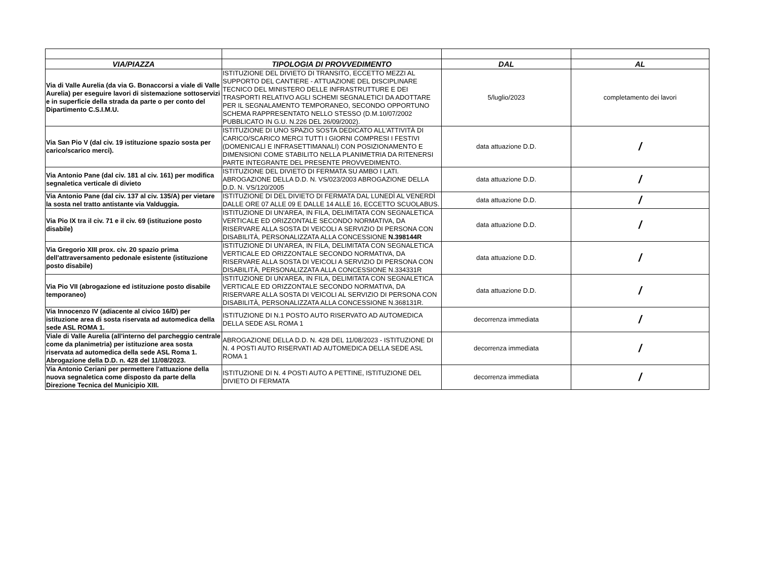| VIA/PIAZZA | TIPOLOGIA DI PROVVEDIMENTO | DAL | AL |
| --- | --- | --- | --- |
| Via di Valle Aurelia (da via G. Bonaccorsi a viale di Valle Aurelia) per eseguire lavori di sistemazione sottoservizi e in superficie della strada da parte o per conto del Dipartimento C.S.I.M.U. | ISTITUZIONE DEL DIVIETO DI TRANSITO, ECCETTO MEZZI AL SUPPORTO DEL CANTIERE - ATTUAZIONE DEL DISCIPLINARE TECNICO DEL MINISTERO DELLE INFRASTRUTTURE E DEI TRASPORTI RELATIVO AGLI SCHEMI SEGNALETICI DA ADOTTARE PER IL SEGNALAMENTO TEMPORANEO, SECONDO OPPORTUNO SCHEMA RAPPRESENTATO NELLO STESSO (D.M.10/07/2002 PUBBLICATO IN G.U. N.226 DEL 26/09/2002). | 5/luglio/2023 | completamento dei lavori |
| Via San Pio V (dal civ. 19 istituzione spazio sosta per carico/scarico merci). | ISTITUZIONE DI UNO SPAZIO SOSTA DEDICATO ALL'ATTIVITÀ DI CARICO/SCARICO MERCI TUTTI I GIORNI COMPRESI I FESTIVI (DOMENICALI E INFRASETTIMANALI) CON POSIZIONAMENTO E DIMENSIONI COME STABILITO NELLA PLANIMETRIA DA RITENERSI PARTE INTEGRANTE DEL PRESENTE PROVVEDIMENTO. | data attuazione D.D. | / |
| Via Antonio Pane (dal civ. 181 al civ. 161) per modifica segnaletica verticale di divieto | ISTITUZIONE DEL DIVIETO DI FERMATA SU AMBO I LATI. ABROGAZIONE DELLA D.D. N. VS/023/2003 ABROGAZIONE DELLA D.D. N. VS/120/2005 | data attuazione D.D. | / |
| Via Antonio Pane (dal civ. 137 al civ. 135/A) per vietare la sosta nel tratto antistante via Valduggia. | ISTITUZIONE DI DEL DIVIETO DI FERMATA DAL LUNEDÌ AL VENERDÌ DALLE ORE 07 ALLE 09 E DALLE 14 ALLE 16, ECCETTO SCUOLABUS. | data attuazione D.D. | / |
| Via Pio IX tra il civ. 71 e il civ. 69 (istituzione posto disabile) | ISTITUZIONE DI UN'AREA, IN FILA, DELIMITATA CON SEGNALETICA VERTICALE ED ORIZZONTALE SECONDO NORMATIVA, DA RISERVARE ALLA SOSTA DI VEICOLI A SERVIZIO DI PERSONA CON DISABILITÀ, PERSONALIZZATA ALLA CONCESSIONE N.398144R | data attuazione D.D. | / |
| Via Gregorio XIII prox. civ. 20 spazio prima dell'attraversamento pedonale esistente (istituzione posto disabile) | ISTITUZIONE DI UN'AREA, IN FILA, DELIMITATA CON SEGNALETICA VERTICALE ED ORIZZONTALE SECONDO NORMATIVA, DA RISERVARE ALLA SOSTA DI VEICOLI A SERVIZIO DI PERSONA CON DISABILITÀ, PERSONALIZZATA ALLA CONCESSIONE N.334331R | data attuazione D.D. | / |
| Via Pio VII (abrogazione ed istituzione posto disabile temporaneo) | ISTITUZIONE DI UN'AREA, IN FILA, DELIMITATA CON SEGNALETICA VERTICALE ED ORIZZONTALE SECONDO NORMATIVA, DA RISERVARE ALLA SOSTA DI VEICOLI AL SERVIZIO DI PERSONA CON DISABILITÀ, PERSONALIZZATA ALLA CONCESSIONE N.368131R. | data attuazione D.D. | / |
| Via Innocenzo IV (adiacente al civico 16/D) per istituzione area di sosta riservata ad automedica della sede ASL ROMA 1. | ISTITUZIONE DI N.1 POSTO AUTO RISERVATO AD AUTOMEDICA DELLA SEDE ASL ROMA 1 | decorrenza immediata | / |
| Viale di Valle Aurelia (all'interno del parcheggio centrale come da planimetria) per istituzione area sosta riservata ad automedica della sede ASL Roma 1. Abrogazione della D.D. n. 428 del 11/08/2023. | ABROGAZIONE DELLA D.D. N. 428 DEL 11/08/2023 - ISTITUZIONE DI N. 4 POSTI AUTO RISERVATI AD AUTOMEDICA DELLA SEDE ASL ROMA 1 | decorrenza immediata | / |
| Via Antonio Ceriani per permettere l'attuazione della nuova segnaletica come disposto da parte della Direzione Tecnica del Municipio XIII. | ISTITUZIONE DI N. 4 POSTI AUTO A PETTINE, ISTITUZIONE DEL DIVIETO DI FERMATA | decorrenza immediata | / |